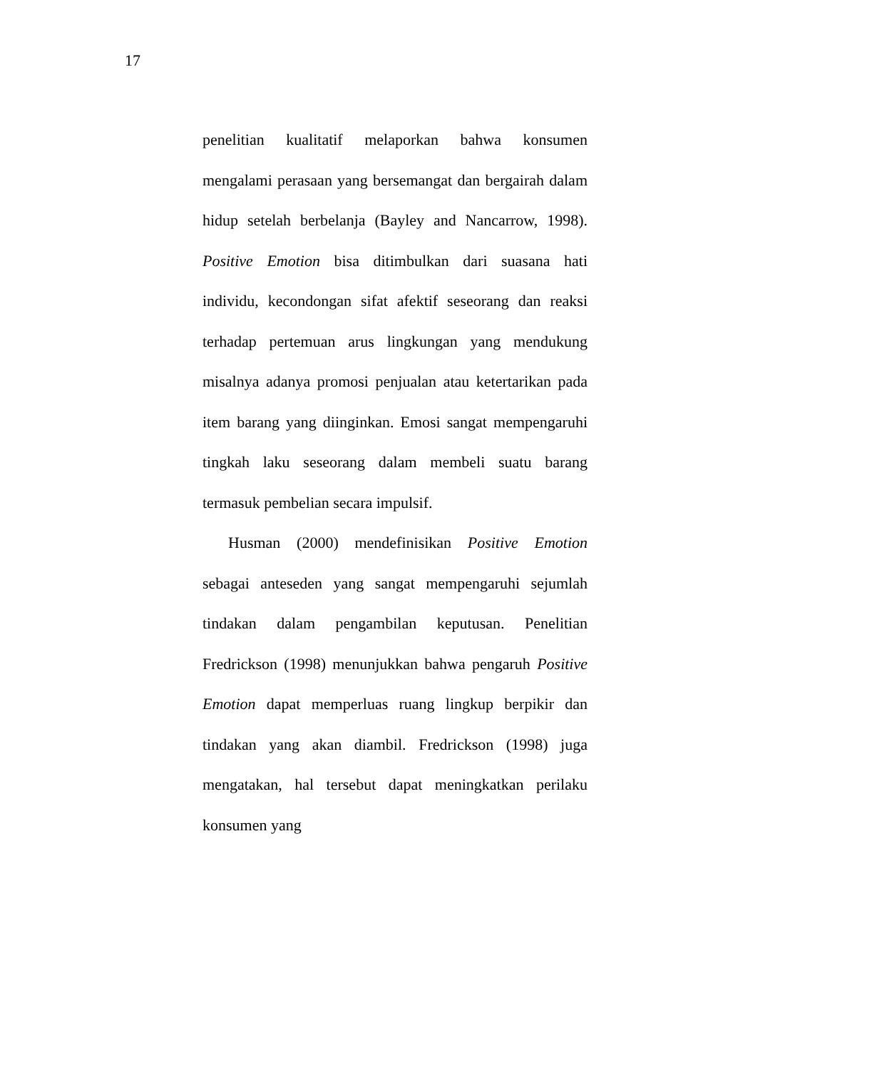17
penelitian kualitatif melaporkan bahwa konsumen mengalami perasaan yang bersemangat dan bergairah dalam hidup setelah berbelanja (Bayley and Nancarrow, 1998). Positive Emotion bisa ditimbulkan dari suasana hati individu, kecondongan sifat afektif seseorang dan reaksi terhadap pertemuan arus lingkungan yang mendukung misalnya adanya promosi penjualan atau ketertarikan pada item barang yang diinginkan. Emosi sangat mempengaruhi tingkah laku seseorang dalam membeli suatu barang termasuk pembelian secara impulsif.
Husman (2000) mendefinisikan Positive Emotion sebagai anteseden yang sangat mempengaruhi sejumlah tindakan dalam pengambilan keputusan. Penelitian Fredrickson (1998) menunjukkan bahwa pengaruh Positive Emotion dapat memperluas ruang lingkup berpikir dan tindakan yang akan diambil. Fredrickson (1998) juga mengatakan, hal tersebut dapat meningkatkan perilaku konsumen yang